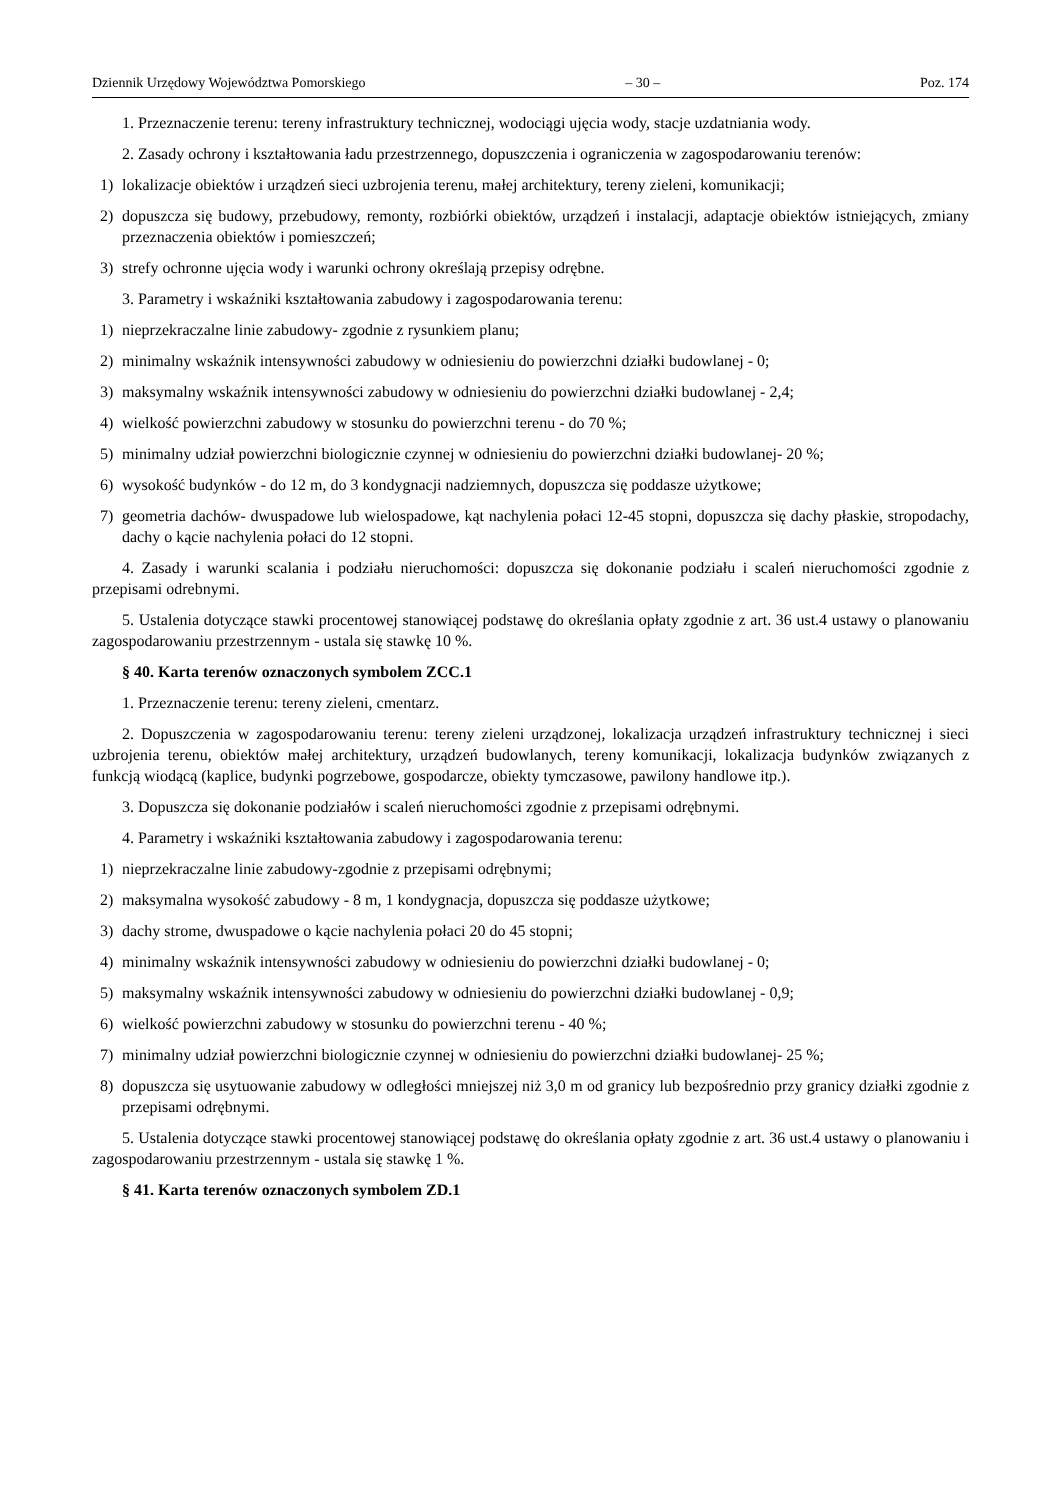Dziennik Urzędowy Województwa Pomorskiego – 30 – Poz. 174
1. Przeznaczenie terenu: tereny infrastruktury technicznej, wodociągi ujęcia wody, stacje uzdatniania wody.
2. Zasady ochrony i kształtowania ładu przestrzennego, dopuszczenia i ograniczenia w zagospodarowaniu terenów:
1) lokalizacje obiektów i urządzeń sieci uzbrojenia terenu, małej architektury, tereny zieleni, komunikacji;
2) dopuszcza się budowy, przebudowy, remonty, rozbiórki obiektów, urządzeń i instalacji, adaptacje obiektów istniejących, zmiany przeznaczenia obiektów i pomieszczeń;
3) strefy ochronne ujęcia wody i warunki ochrony określają przepisy odrębne.
3. Parametry i wskaźniki kształtowania zabudowy i zagospodarowania terenu:
1) nieprzekraczalne linie zabudowy- zgodnie z rysunkiem planu;
2) minimalny wskaźnik intensywności zabudowy w odniesieniu do powierzchni działki budowlanej - 0;
3) maksymalny wskaźnik intensywności zabudowy w odniesieniu do powierzchni działki budowlanej - 2,4;
4) wielkość powierzchni zabudowy w stosunku do powierzchni terenu - do 70 %;
5) minimalny udział powierzchni biologicznie czynnej w odniesieniu do powierzchni działki budowlanej- 20 %;
6) wysokość budynków - do 12 m, do 3 kondygnacji nadziemnych, dopuszcza się poddasze użytkowe;
7) geometria dachów- dwuspadowe lub wielospadowe, kąt nachylenia połaci 12-45 stopni, dopuszcza się dachy płaskie, stropodachy, dachy o kącie nachylenia połaci do 12 stopni.
4. Zasady i warunki scalania i podziału nieruchomości: dopuszcza się dokonanie podziału i scaleń nieruchomości zgodnie z przepisami odrebnymi.
5. Ustalenia dotyczące stawki procentowej stanowiącej podstawę do określania opłaty zgodnie z art. 36 ust.4 ustawy o planowaniu zagospodarowaniu przestrzennym - ustala się stawkę 10 %.
§ 40. Karta terenów oznaczonych symbolem ZCC.1
1. Przeznaczenie terenu: tereny zieleni, cmentarz.
2. Dopuszczenia w zagospodarowaniu terenu: tereny zieleni urządzonej, lokalizacja urządzeń infrastruktury technicznej i sieci uzbrojenia terenu, obiektów małej architektury, urządzeń budowlanych, tereny komunikacji, lokalizacja budynków związanych z funkcją wiodącą (kaplice, budynki pogrzebowe, gospodarcze, obiekty tymczasowe, pawilony handlowe itp.).
3. Dopuszcza się dokonanie podziałów i scaleń nieruchomości zgodnie z przepisami odrębnymi.
4. Parametry i wskaźniki kształtowania zabudowy i zagospodarowania terenu:
1) nieprzekraczalne linie zabudowy-zgodnie z przepisami odrębnymi;
2) maksymalna wysokość zabudowy - 8 m, 1 kondygnacja, dopuszcza się poddasze użytkowe;
3) dachy strome, dwuspadowe o kącie nachylenia połaci 20 do 45 stopni;
4) minimalny wskaźnik intensywności zabudowy w odniesieniu do powierzchni działki budowlanej - 0;
5) maksymalny wskaźnik intensywności zabudowy w odniesieniu do powierzchni działki budowlanej - 0,9;
6) wielkość powierzchni zabudowy w stosunku do powierzchni terenu - 40 %;
7) minimalny udział powierzchni biologicznie czynnej w odniesieniu do powierzchni działki budowlanej- 25 %;
8) dopuszcza się usytuowanie zabudowy w odległości mniejszej niż 3,0 m od granicy lub bezpośrednio przy granicy działki zgodnie z przepisami odrębnymi.
5. Ustalenia dotyczące stawki procentowej stanowiącej podstawę do określania opłaty zgodnie z art. 36 ust.4 ustawy o planowaniu i zagospodarowaniu przestrzennym - ustala się stawkę 1 %.
§ 41. Karta terenów oznaczonych symbolem ZD.1